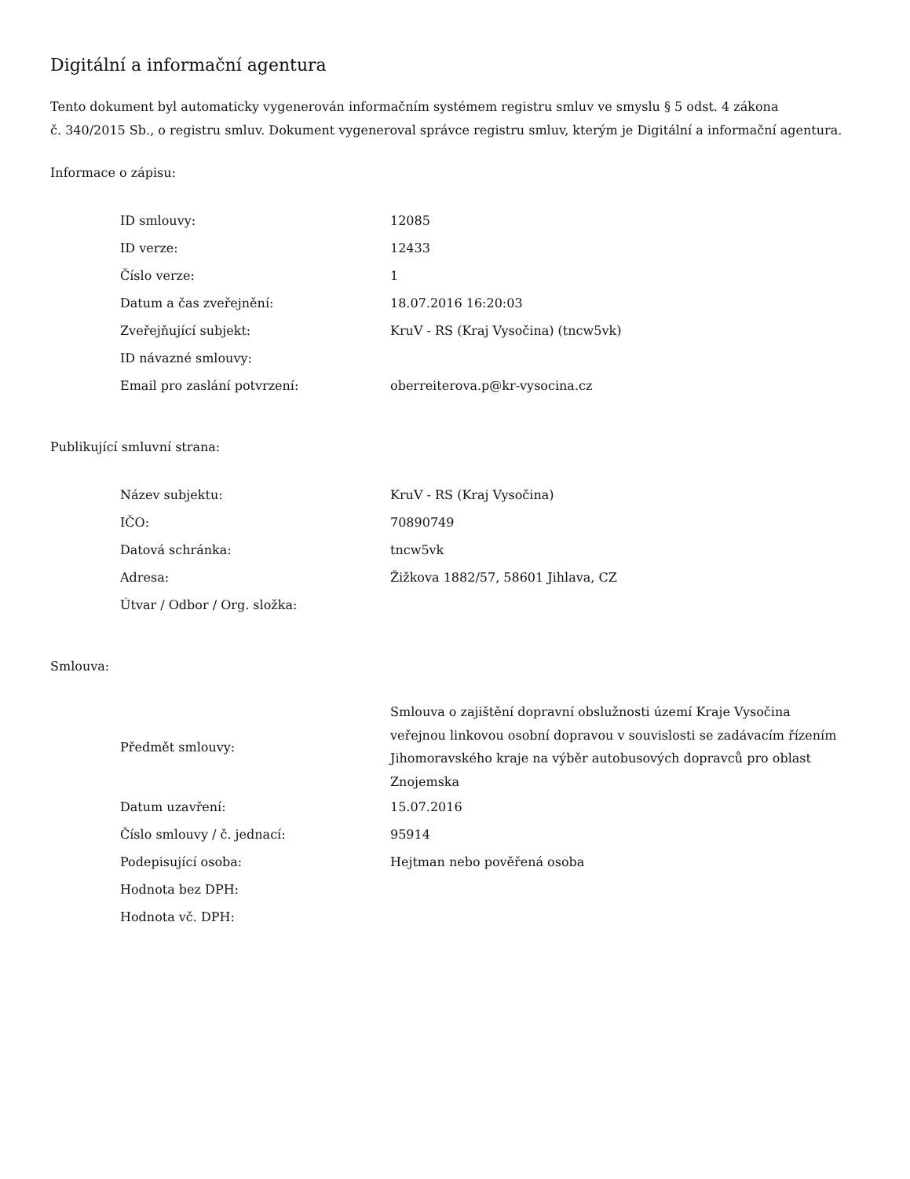Digitální a informační agentura
Tento dokument byl automaticky vygenerován informačním systémem registru smluv ve smyslu § 5 odst. 4 zákona
č. 340/2015 Sb., o registru smluv. Dokument vygeneroval správce registru smluv, kterým je Digitální a informační agentura.
Informace o zápisu:
| ID smlouvy: | 12085 |
| ID verze: | 12433 |
| Číslo verze: | 1 |
| Datum a čas zveřejnění: | 18.07.2016 16:20:03 |
| Zveřejňující subjekt: | KruV - RS (Kraj Vysočina) (tncw5vk) |
| ID návazné smlouvy: | |
| Email pro zaslání potvrzení: | oberreiterova.p@kr-vysocina.cz |
Publikující smluvní strana:
| Název subjektu: | KruV - RS (Kraj Vysočina) |
| IČO: | 70890749 |
| Datová schránka: | tncw5vk |
| Adresa: | Žižkova 1882/57, 58601 Jihlava, CZ |
| Útvar / Odbor / Org. složka: | |
Smlouva:
| Předmět smlouvy: | Smlouva o zajištění dopravní obslužnosti území Kraje Vysočina veřejnou linkovou osobní dopravou v souvislosti se zadávacím řízením Jihomoravského kraje na výběr autobusových dopravců pro oblast Znojemska |
| Datum uzavření: | 15.07.2016 |
| Číslo smlouvy / č. jednací: | 95914 |
| Podepisující osoba: | Hejtman nebo pověřená osoba |
| Hodnota bez DPH: | |
| Hodnota vč. DPH: | |